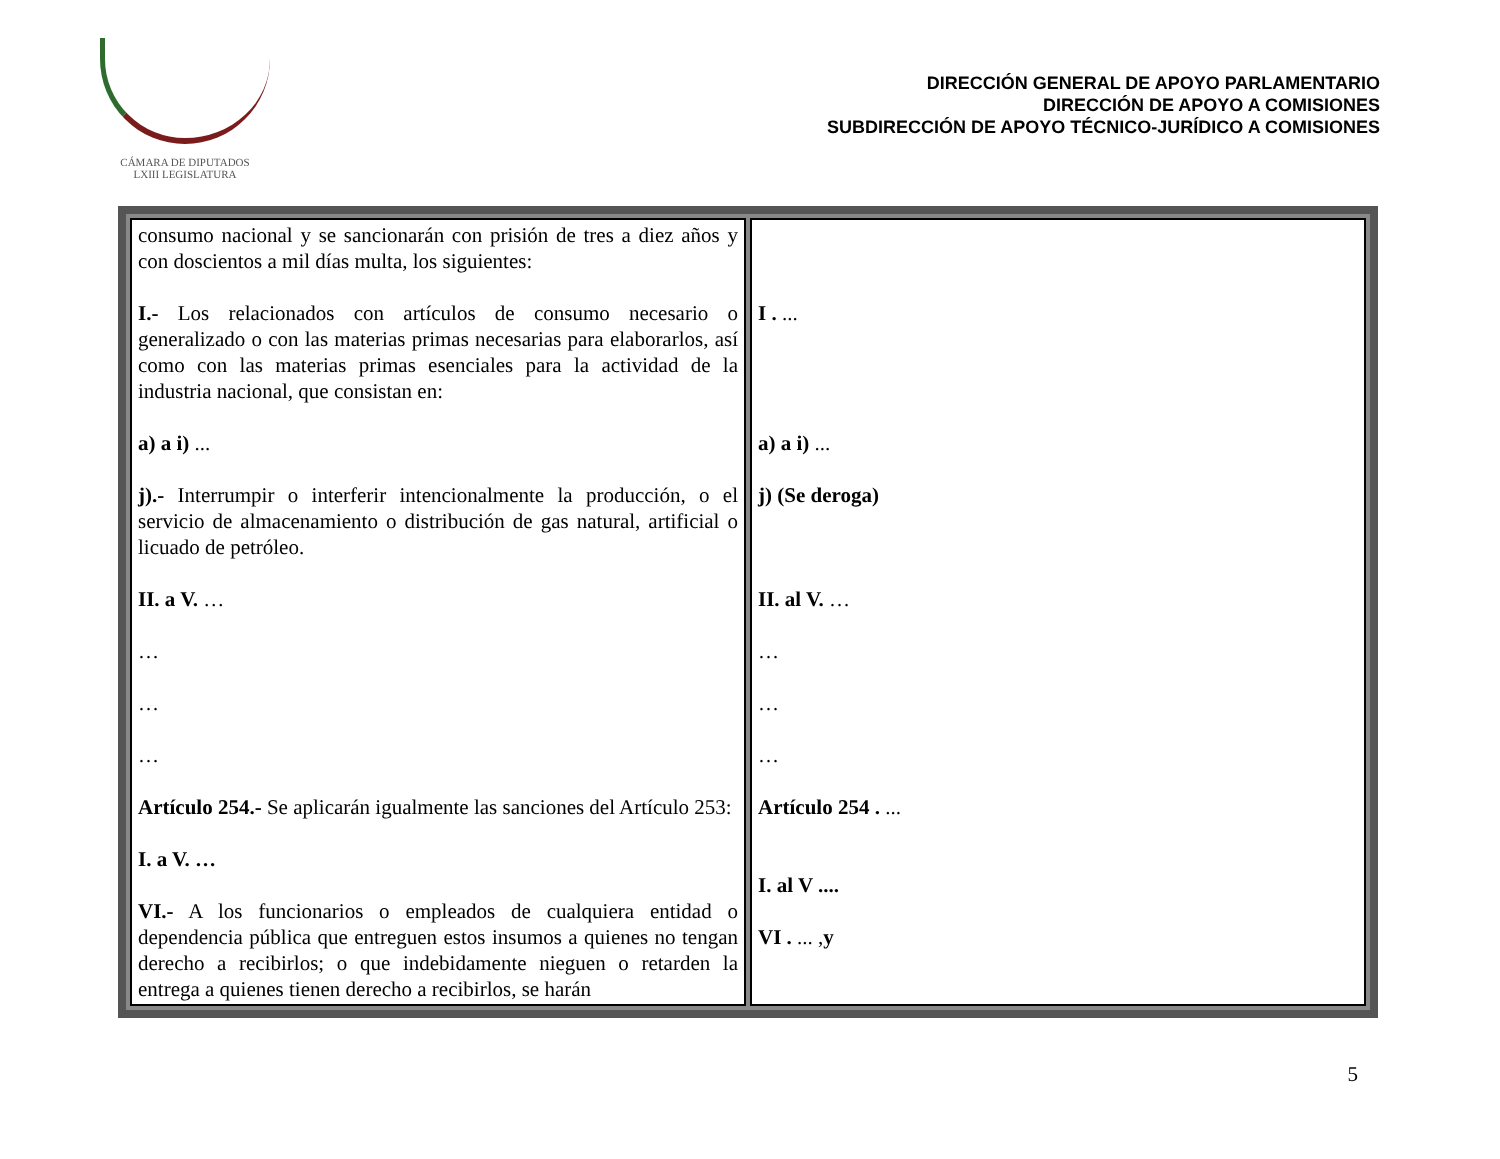CÁMARA DE DIPUTADOS
LXIII LEGISLATURA
DIRECCIÓN GENERAL DE APOYO PARLAMENTARIO
DIRECCIÓN DE APOYO A COMISIONES
SUBDIRECCIÓN DE APOYO TÉCNICO-JURÍDICO A COMISIONES
| consumo nacional y se sancionarán con prisión de tres a diez años y con doscientos a mil días multa, los siguientes: I.- Los relacionados con artículos de consumo necesario o generalizado o con las materias primas necesarias para elaborarlos, así como con las materias primas esenciales para la actividad de la industria nacional, que consistan en: a) a i) ... j).- Interrumpir o interferir intencionalmente la producción, o el servicio de almacenamiento o distribución de gas natural, artificial o licuado de petróleo. II. a V. … … … … Artículo 254.- Se aplicarán igualmente las sanciones del Artículo 253: I. a V. … VI.- A los funcionarios o empleados de cualquiera entidad o dependencia pública que entreguen estos insumos a quienes no tengan derecho a recibirlos; o que indebidamente nieguen o retarden la entrega a quienes tienen derecho a recibirlos, se harán | I . ... a) a i) ... j) (Se deroga) II. al V. … … … … Artículo 254 . ... I. al V .... VI . ... , y |
5